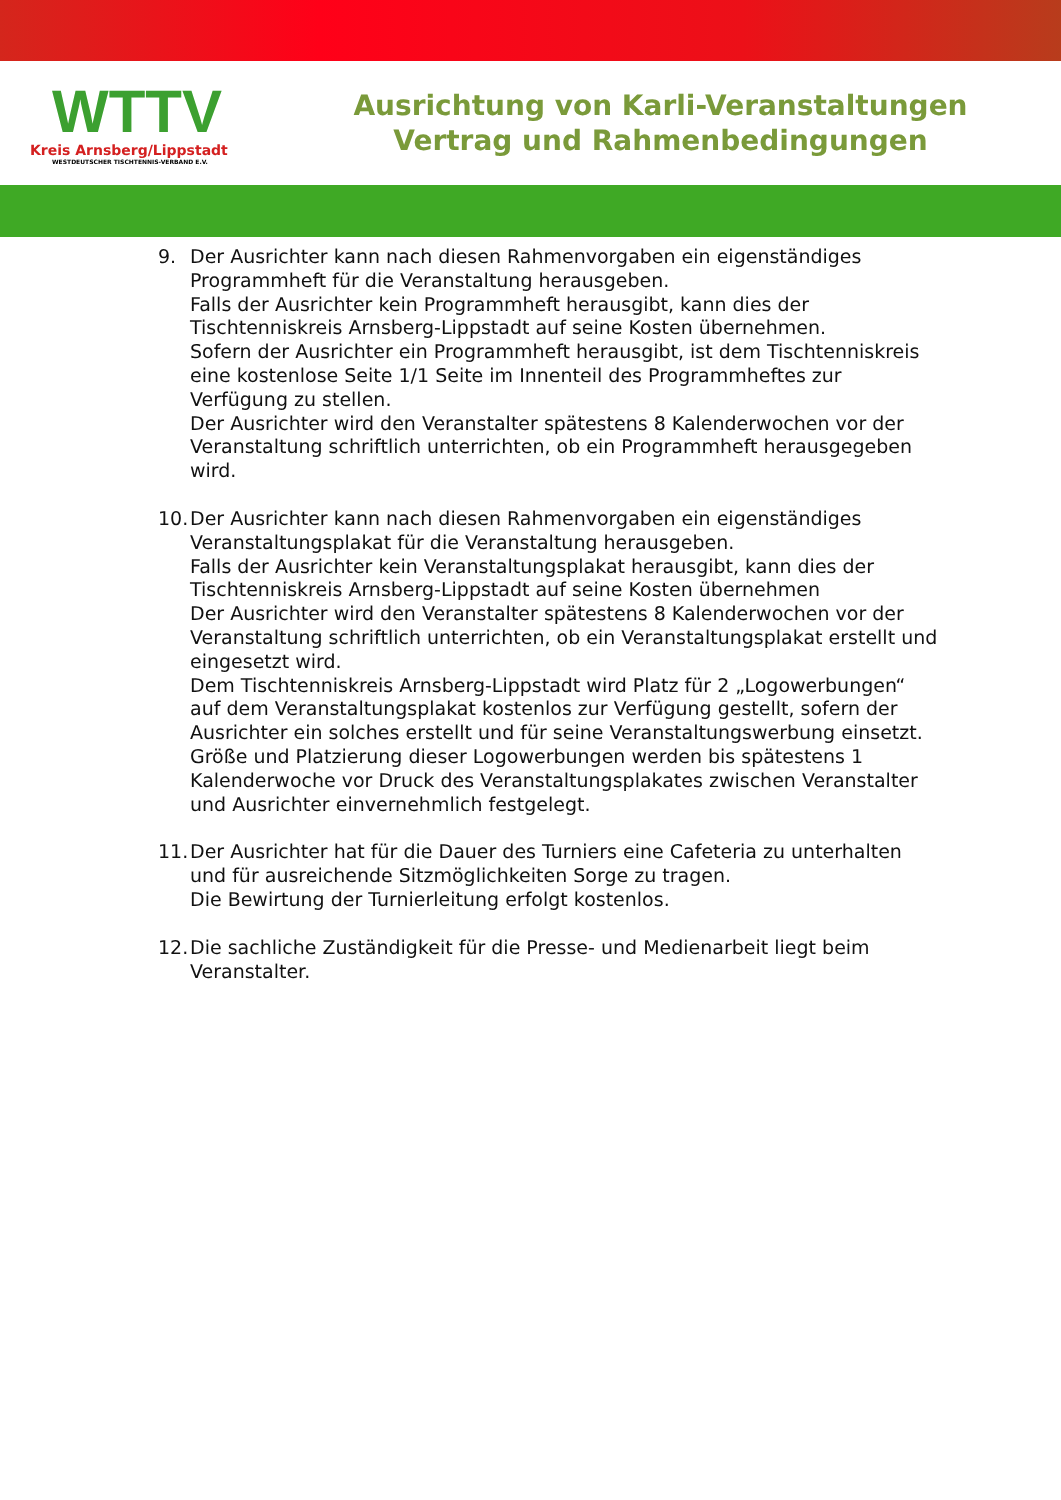WTTV
Kreis Arnsberg/Lippstadt
WESTDEUTSCHER TISCHTENNIS-VERBAND E.V.
Ausrichtung von Karli-Veranstaltungen
Vertrag und Rahmenbedingungen
9. Der Ausrichter kann nach diesen Rahmenvorgaben ein eigenständiges Programmheft für die Veranstaltung herausgeben.
Falls der Ausrichter kein Programmheft herausgibt, kann dies der Tischtenniskreis Arnsberg-Lippstadt auf seine Kosten übernehmen.
Sofern der Ausrichter ein Programmheft herausgibt, ist dem Tischtenniskreis eine kostenlose Seite 1/1 Seite im Innenteil des Programmheftes zur Verfügung zu stellen.
Der Ausrichter wird den Veranstalter spätestens 8 Kalenderwochen vor der Veranstaltung schriftlich unterrichten, ob ein Programmheft herausgegeben wird.
10.
Der Ausrichter kann nach diesen Rahmenvorgaben ein eigenständiges Veranstaltungsplakat für die Veranstaltung herausgeben.
Falls der Ausrichter kein Veranstaltungsplakat herausgibt, kann dies der Tischtenniskreis Arnsberg-Lippstadt auf seine Kosten übernehmen
Der Ausrichter wird den Veranstalter spätestens 8 Kalenderwochen vor der Veranstaltung schriftlich unterrichten, ob ein Veranstaltungsplakat erstellt und eingesetzt wird.
Dem Tischtenniskreis Arnsberg-Lippstadt wird Platz für 2 „Logowerbungen“ auf dem Veranstaltungsplakat kostenlos zur Verfügung gestellt, sofern der Ausrichter ein solches erstellt und für seine Veranstaltungswerbung einsetzt.
Größe und Platzierung dieser Logowerbungen werden bis spätestens 1 Kalenderwoche vor Druck des Veranstaltungsplakates zwischen Veranstalter und Ausrichter einvernehmlich festgelegt.
11.
Der Ausrichter hat für die Dauer des Turniers eine Cafeteria zu unterhalten und für ausreichende Sitzmöglichkeiten Sorge zu tragen.
Die Bewirtung der Turnierleitung erfolgt kostenlos.
12.
Die sachliche Zuständigkeit für die Presse- und Medienarbeit liegt beim Veranstalter.